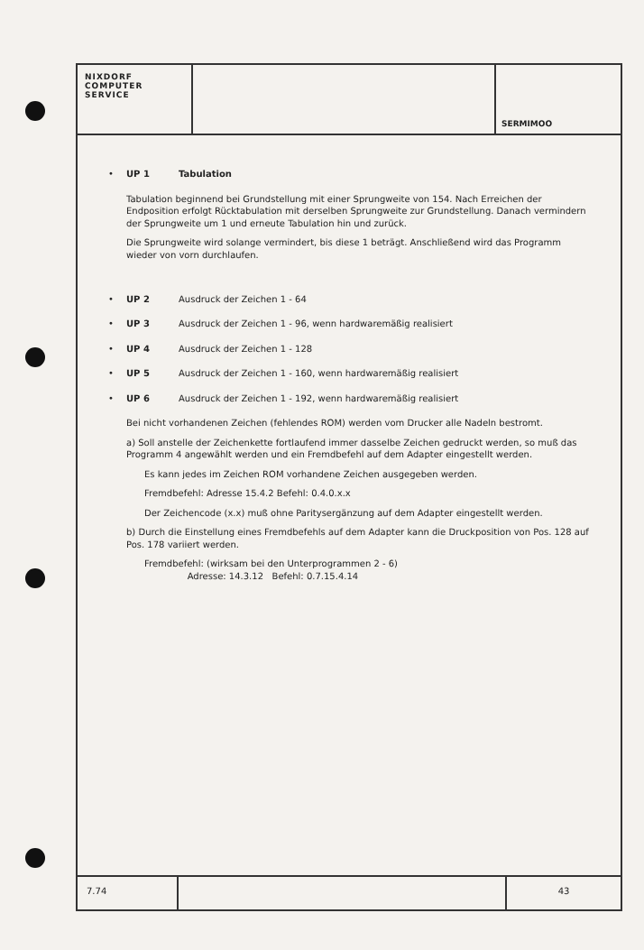NIXDORF
COMPUTER
SERVICE
SERMIMOO
• UP 1 Tabulation
Tabulation beginnend bei Grundstellung mit einer Sprungweite von 154. Nach Erreichen der Endposition erfolgt Rücktabulation mit derselben Sprungweite zur Grundstellung. Danach vermindern der Sprungweite um 1 und erneute Tabulation hin und zurück.
Die Sprungweite wird solange vermindert, bis diese 1 beträgt. Anschließend wird das Programm wieder von vorn durchlaufen.
• UP 2 Ausdruck der Zeichen 1 - 64
• UP 3 Ausdruck der Zeichen 1 - 96, wenn hardwaremäßig realisiert
• UP 4 Ausdruck der Zeichen 1 - 128
• UP 5 Ausdruck der Zeichen 1 - 160, wenn hardwaremäßig realisiert
• UP 6 Ausdruck der Zeichen 1 - 192, wenn hardwaremäßig realisiert
Bei nicht vorhandenen Zeichen (fehlendes ROM) werden vom Drucker alle Nadeln bestromt.
a) Soll anstelle der Zeichenkette fortlaufend immer dasselbe Zeichen gedruckt werden, so muß das Programm 4 angewählt werden und ein Fremdbefehl auf dem Adapter eingestellt werden.
Es kann jedes im Zeichen ROM vorhandene Zeichen ausgegeben werden.
Fremdbefehl: Adresse 15.4.2 Befehl: 0.4.0.x.x
Der Zeichencode (x.x) muß ohne Paritysergänzung auf dem Adapter eingestellt werden.
b) Durch die Einstellung eines Fremdbefehls auf dem Adapter kann die Druckposition von Pos. 128 auf Pos. 178 variiert werden.
Fremdbefehl: (wirksam bei den Unterprogrammen 2 - 6)
Adresse: 14.3.12 Befehl: 0.7.15.4.14
7.74 43